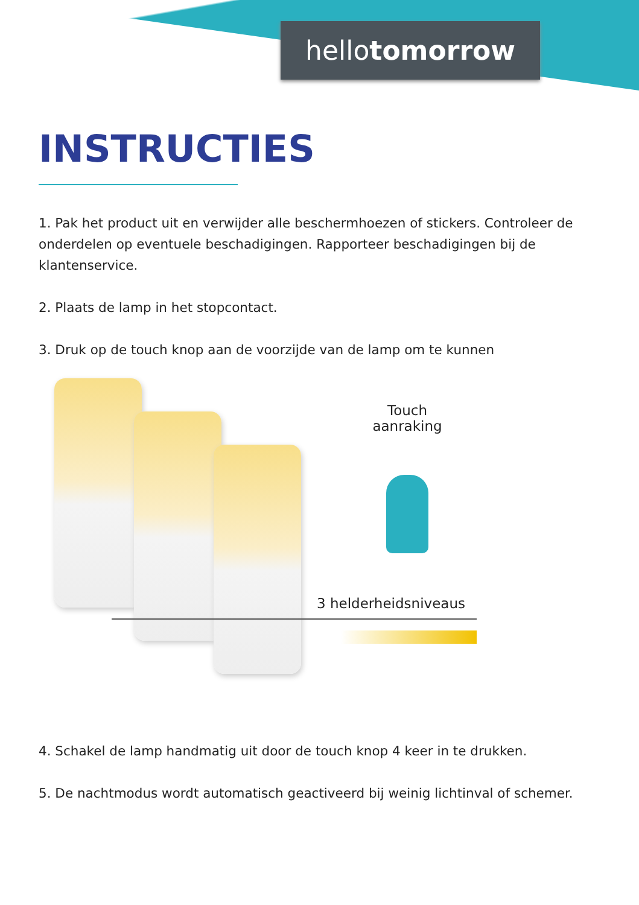hellotomorrow
INSTRUCTIES
1. Pak het product uit en verwijder alle beschermhoezen of stickers. Controleer de onderdelen op eventuele beschadigingen. Rapporteer beschadigingen bij de klantenservice.
2. Plaats de lamp in het stopcontact.
3. Druk op de touch knop aan de voorzijde van de lamp om te kunnen
Touch
aanraking
3 helderheidsniveaus
4. Schakel de lamp handmatig uit door de touch knop 4 keer in te drukken.
5. De nachtmodus wordt automatisch geactiveerd bij weinig lichtinval of schemer.